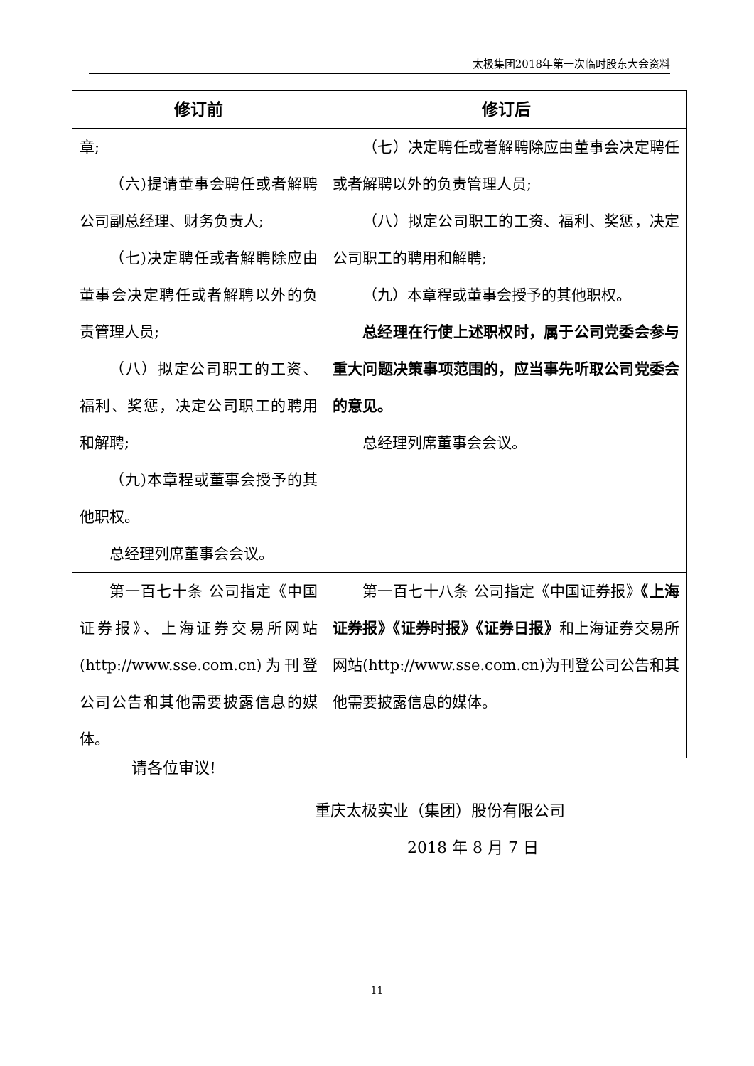太极集团2018年第一次临时股东大会资料
| 修订前 | 修订后 |
| --- | --- |
| 章; （六)提请董事会聘任或者解聘公司副总经理、财务负责人; （七)决定聘任或者解聘除应由董事会决定聘任或者解聘以外的负责管理人员; （八）拟定公司职工的工资、福利、奖惩，决定公司职工的聘用和解聘; （九)本章程或董事会授予的其他职权。 总经理列席董事会会议。 | （七）决定聘任或者解聘除应由董事会决定聘任或者解聘以外的负责管理人员; （八）拟定公司职工的工资、福利、奖惩，决定公司职工的聘用和解聘; （九）本章程或董事会授予的其他职权。 总经理在行使上述职权时，属于公司党委会参与重大问题决策事项范围的，应当事先听取公司党委会的意见。 总经理列席董事会会议。 |
| 第一百七十条 公司指定《中国证券报》、上海证券交易所网站(http://www.sse.com.cn)为刊登公司公告和其他需要披露信息的媒体。 | 第一百七十八条 公司指定《中国证券报》 《上海证券报》《证券时报》《证券日报》 和上海证券交易所网站(http://www.sse.com.cn)为刊登公司公告和其他需要披露信息的媒体。 |
请各位审议!
重庆太极实业（集团）股份有限公司
2018 年 8 月 7 日
11